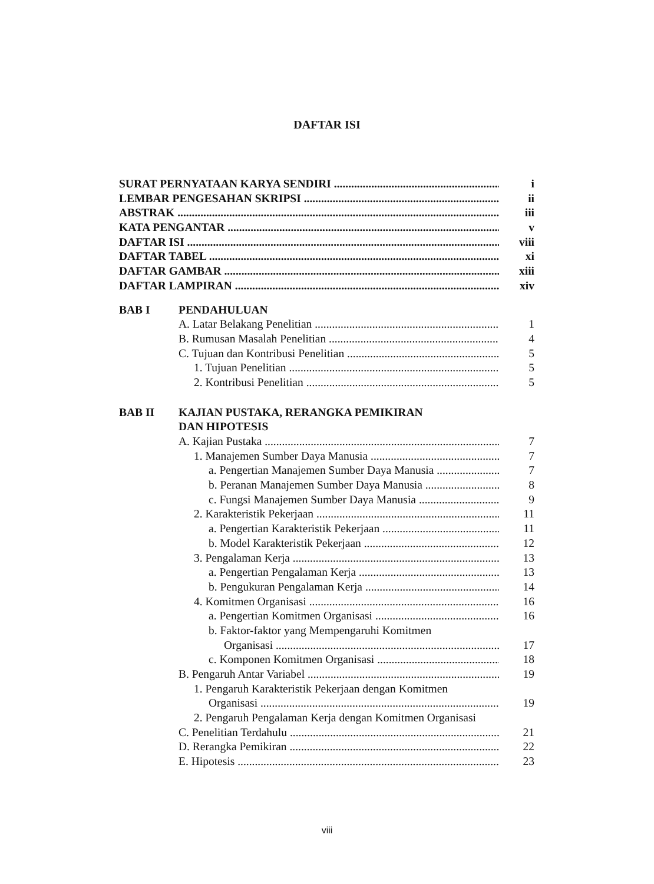DAFTAR ISI
SURAT PERNYATAAN KARYA SENDIRI i
LEMBAR PENGESAHAN SKRIPSI ii
ABSTRAK iii
KATA PENGANTAR v
DAFTAR ISI viii
DAFTAR TABEL xi
DAFTAR GAMBAR xiii
DAFTAR LAMPIRAN xiv
BAB I PENDAHULUAN
A. Latar Belakang Penelitian 1
B. Rumusan Masalah Penelitian 4
C. Tujuan dan Kontribusi Penelitian 5
1. Tujuan Penelitian 5
2. Kontribusi Penelitian 5
BAB II KAJIAN PUSTAKA, RERANGKA PEMIKIRAN
DAN HIPOTESIS
A. Kajian Pustaka 7
1. Manajemen Sumber Daya Manusia 7
a. Pengertian Manajemen Sumber Daya Manusia 7
b. Peranan Manajemen Sumber Daya Manusia 8
c. Fungsi Manajemen Sumber Daya Manusia 9
2. Karakteristik Pekerjaan 11
a. Pengertian Karakteristik Pekerjaan 11
b. Model Karakteristik Pekerjaan 12
3. Pengalaman Kerja 13
a. Pengertian Pengalaman Kerja 13
b. Pengukuran Pengalaman Kerja 14
4. Komitmen Organisasi 16
a. Pengertian Komitmen Organisasi 16
b. Faktor-faktor yang Mempengaruhi Komitmen
Organisasi 17
c. Komponen Komitmen Organisasi 18
B. Pengaruh Antar Variabel 19
1. Pengaruh Karakteristik Pekerjaan dengan Komitmen
Organisasi 19
2. Pengaruh Pengalaman Kerja dengan Komitmen Organisasi
C. Penelitian Terdahulu 21
D. Rerangka Pemikiran 22
E. Hipotesis 23
viii